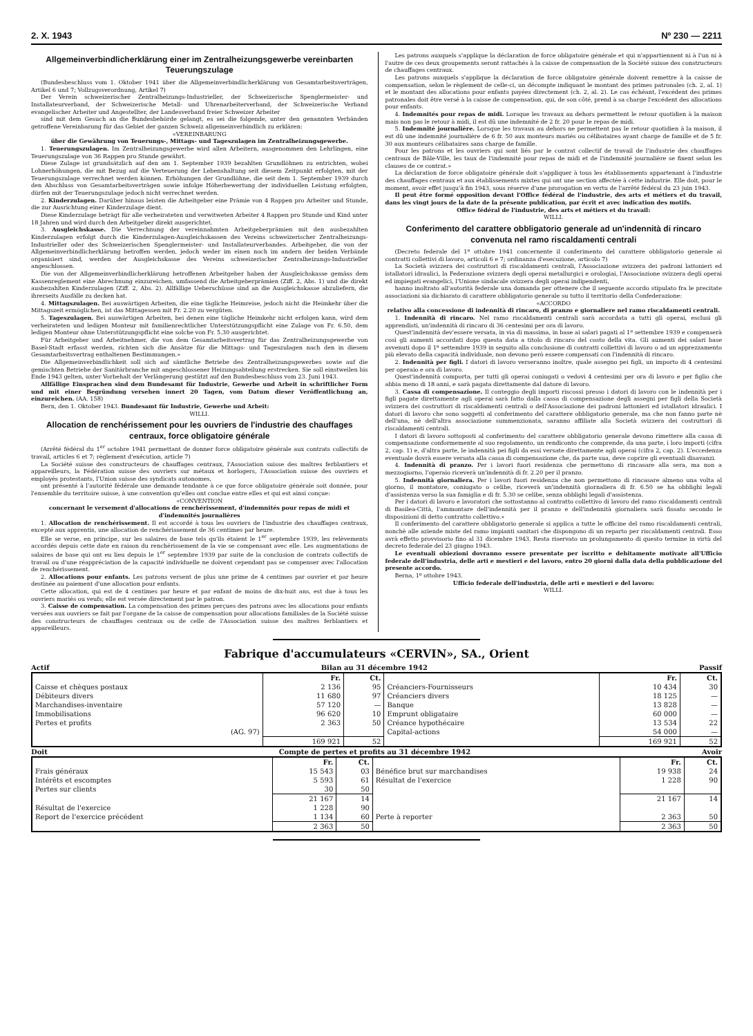2. X. 1943 Nº 230 — 2211
Allgemeinverbindlicherklärung einer im Zentralheizungsgewerbe vereinbarten Teuerungszulage
(Bundesbeschluss vom 1. Oktober 1941 über die Allgemeinverbindlicherklärung von Gesamtarbeitsverträgen, Artikel 6 und 7; Vollzugsverordnung, Artikel 7)
Der Verein schweizerischer Zentralheizungs-Industrieller, der Schweizerische Spenglermeister- und Installateurverband, der Schweizerische Metall- und Uhrenarbeiterverband, der Schweizerische Verband evangelischer Arbeiter und Angestellter, der Landesverband freier Schweizer Arbeiter
sind mit dem Gesuch an die Bundesbehörde gelangt, es sei die folgende, unter den genannten Verbänden getroffene Vereinbarung für das Gebiet der ganzen Schweiz allgemeinverbindlich zu erklären:
«VEREINBARUNG
über die Gewährung von Teuerungs-, Mittags- und Tageszulagen im Zentralheizungsgewerbe.
1. Teuerungszulagen. Im Zentralheizungsgewerbe wird allen Arbeitern, ausgenommen den Lehrlingen, eine Teuerungszulage von 36 Rappen pro Stunde gewährt.
Diese Zulage ist grundsätzlich auf den am 1. September 1939 bezahlten Grundlöhnen zu entrichten, wobei Lohnerhöhungen, die mit Bezug auf die Verteuerung der Lebenshaltung seit diesem Zeitpunkt erfolgten, mit der Teuerungszulage verrechnet werden können. Erhöhungen der Grundlöhne, die seit dem 1. September 1939 durch den Abschluss von Gesamtarbeitsverträgen sowie infolge Höherbewertung der individuellen Leistung erfolgten, dürfen mit der Teuerungszulage jedoch nicht verrechnet werden.
2. Kinderzulagen. Darüber hinaus leisten die Arbeitgeber eine Prämie von 4 Rappen pro Arbeiter und Stunde, die zur Ausrichtung einer Kinderzulage dient.
Diese Kinderzulage beträgt für alle verheirateten und verwitweten Arbeiter 4 Rappen pro Stunde und Kind unter 18 Jahren und wird durch den Arbeitgeber direkt ausgerichtet.
3. Ausgleichskasse. Die Verrechnung der vereinnahmten Arbeitgeberprämien mit den ausbezahlten Kinderzulagen erfolgt durch die Kinderzulagen-Ausgleichskassen des Vereins schweizerischer Zentralheizungs-Industrieller oder des Schweizerischen Spenglermeister- und Installateurverbandes. Arbeitgeber, die von der Allgemeinverbindlicherklärung betroffen werden, jedoch weder im einen noch im andern der beiden Verbände organisiert sind, werden der Ausgleichskasse des Vereins schweizerischer Zentralheizungs-Industrieller angeschlossen.
Die von der Allgemeinverbindlicherklärung betroffenen Arbeitgeber haben der Ausgleichskasse gemäss dem Kassenreglement eine Abrechnung einzureichen, umfassend die Arbeitgeberprämien (Ziff. 2, Abs. 1) und die direkt ausbezahlten Kinderzulagen (Ziff. 2, Abs. 2). Allfällige Ueberschüsse sind an die Ausgleichskasse abzuliefern, die ihrerseits Ausfälle zu decken hat.
4. Mittagszulagen. Bei auswärtigen Arbeiten, die eine tägliche Heimreise, jedoch nicht die Heimkehr über die Mittagszeit ermöglichen, ist das Mittagessen mit Fr. 2.20 zu vergüten.
5. Tageszulagen. Bei auswärtigen Arbeiten, bei denen eine tägliche Heimkehr nicht erfolgen kann, wird dem verheirateten und ledigen Monteur mit familienrechtlicher Unterstützungspflicht eine Zulage von Fr. 6.50, dem ledigen Monteur ohne Unterstützungspflicht eine solche von Fr. 5.30 ausgerichtet.
Für Arbeitgeber und Arbeitnehmer, die von dem Gesamtarbeitsvertrag für das Zentralheizungsgewerbe von Basel-Stadt erfasst werden, richten sich die Ansätze für die Mittags- und Tageszulagen nach den in diesem Gesamtarbeitsvertrag enthaltenen Bestimmungen.»
Die Allgemeinverbindlichkeit soll sich auf sämtliche Betriebe des Zentralheizungsgewerbes sowie auf die gemischten Betriebe der Sanitärbranche mit angeschlossener Heizungsabteilung erstrecken. Sie soll einstweilen bis Ende 1943 gelten, unter Vorbehalt der Verlängerung gestützt auf den Bundesbeschluss vom 23. Juni 1943.
Allfällige Einsprachen sind dem Bundesamt für Industrie, Gewerbe und Arbeit in schriftlicher Form und mit einer Begründung versehen innert 20 Tagen, vom Datum dieser Veröffentlichung an, einzureichen. (AA. 158)
Bern, den 1. Oktober 1943. Bundesamt für Industrie, Gewerbe und Arbeit:
WILLI.
Allocation de renchérissement pour les ouvriers de l'industrie des chauffages centraux, force obligatoire générale
(Arrêté fédéral du 1<sup>er</sup> octobre 1941 permettant de donner force obligatoire générale aux contrats collectifs de travail, articles 6 et 7; règlement d'exécution, article 7)
La Société suisse des constructeurs de chauffages centraux, l'Association suisse des maîtres ferblantiers et appareilleurs, la Fédération suisse des ouvriers sur métaux et horlogers, l'Association suisse des ouvriers et employés protestants, l'Union suisse des syndicats autonomes,
ont présenté à l'autorité fédérale une demande tendante à ce que force obligatoire générale soit donnée, pour l'ensemble du territoire suisse, à une convention qu'elles ont conclue entre elles et qui est ainsi conçue:
«CONVENTION
concernant le versement d'allocations de renchérissement, d'indemnités pour repas de midi et d'indemnités journalières
1. Allocation de renchérissement. Il est accordé à tous les ouvriers de l'industrie des chauffages centraux, excepté aux apprentis, une allocation de renchérissement de 36 centimes par heure.
Elle se verse, en principe, sur les salaires de base tels qu'ils étaient le 1<sup>er</sup> septembre 1939, les relèvements accordés depuis cette date en raison du renchérissement de la vie se compensant avec elle. Les augmentations de salaires de base qui ont eu lieu depuis le 1<sup>er</sup> septembre 1939 par suite de la conclusion de contrats collectifs de travail ou d'une réappréciation de la capacité individuelle ne doivent cependant pas se compenser avec l'allocation de renchérissement.
2. Allocations pour enfants. Les patrons versent de plus une prime de 4 centimes par ouvrier et par heure destinée au paiement d'une allocation pour enfants.
Cette allocation, qui est de 4 centimes par heure et par enfant de moins de dix-huit ans, est due à tous les ouvriers mariés ou veufs; elle est versée directement par le patron.
3. Caisse de compensation. La compensation des primes perçues des patrons avec les allocations pour enfants versées aux ouvriers se fait par l'organe de la caisse de compensation pour allocations familiales de la Société suisse des constructeurs de chauffages centraux ou de celle de l'Association suisse des maîtres ferblantiers et appareilleurs.
Les patrons auxquels s'applique la déclaration de force obligatoire générale et qui n'appartiennent ni à l'un ni à l'autre de ces deux groupements seront rattachés à la caisse de compensation de la Société suisse des constructeurs de chauffages centraux.
Les patrons auxquels s'applique la déclaration de force obligatoire générale doivent remettre à la caisse de compensation, selon le règlement de celle-ci, un décompte indiquant le montant des primes patronales (ch. 2, al. 1) et le montant des allocations pour enfants payées directement (ch. 2, al. 2). Le cas échéant, l'excédent des primes patronales doit être versé à la caisse de compensation, qui, de son côté, prend à sa charge l'excédent des allocations pour enfants.
4. Indemnités pour repas de midi. Lorsque les travaux au dehors permettent le retour quotidien à la maison mais non pas le retour à midi, il est dû une indemnité de 2 fr. 20 pour le repas de midi.
5. Indemnité journalière. Lorsque les travaux au dehors ne permettent pas le retour quotidien à la maison, il est dû une indemnité journalière de 6 fr. 50 aux monteurs mariés ou célibataires ayant charge de famille et de 5 fr. 30 aux monteurs célibataires sans charge de famille.
Pour les patrons et les ouvriers qui sont liés par le contrat collectif de travail de l'industrie des chauffages centraux de Bâle-Ville, les taux de l'indemnité pour repas de midi et de l'indemnité journalière se fixent selon les clauses de ce contrat.»
La déclaration de force obligatoire générale doit s'appliquer à tous les établissements appartenant à l'industrie des chauffages centraux et aux établissements mixtes qui ont une section affectée à cette industrie. Elle doit, pour le moment, avoir effet jusqu'à fin 1943, sous réserve d'une prorogation en vertu de l'arrêté fédéral du 23 juin 1943.
Il peut être formé opposition devant l'Office fédéral de l'industrie, des arts et métiers et du travail, dans les vingt jours de la date de la présente publication, par écrit et avec indication des motifs.
Office fédéral de l'industrie, des arts et métiers et du travail:
WILLI.
Conferimento del carattere obbligatorio generale ad un'indennità di rincaro convenuta nel ramo riscaldamenti centrali
(Decreto federale del 1º ottobre 1941 concernente il conferimento del carattere obbligatorio generale ai contratti collettivi di lavoro, articoli 6 e 7; ordinanza d'esecuzione, articolo 7)
La Società svizzera dei costruttori di riscaldamenti centrali, l'Associazione svizzera dei padroni lattonieri ed istallatori idraulici, la Federazione svizzera degli operai metallurgici e orologiai, l'Associazione svizzera degli operai ed impiegati evangelici, l'Unione sindacale svizzera degli operai indipendenti,
hanno inoltrato all'autorità federale una domanda per ottenere che il seguente accordo stipulato fra le precitate associazioni sia dichiarato di carattere obbligatorio generale su tutto il territorio della Confederazione:
«ACCORDO
relativo alla concessione di indennità di rincaro, di pranzo e giornaliere nel ramo riscaldamenti centrali.
1. Indennità di rincaro. Nel ramo riscaldamenti centrali sarà accordata a tutti gli operai, esclusi gli apprendisti, un'indennità di rincaro di 36 centesimi per ora di lavoro.
Quest'indennità dev'essere versata, in via di massima, in base ai salari pagati al 1º settembre 1939 e compenserà così gli aumenti accordati dopo questa data a titolo di rincaro del costo della vita. Gli aumenti dei salari base avvenuti dopo il 1º settembre 1939 in seguito alla conclusione di contratti collettivi di lavoro o ad un apprezzamento più elevato della capacità individuale, non devono però essere compensati con l'indennità di rincaro.
2. Indennità per figli. I datori di lavoro verseranno inoltre, quale assegno pei figli, un importo di 4 centesimi per operaio e ora di lavoro.
Quest'indennità comporta, per tutti gli operai coniugati o vedovi 4 centesimi per ora di lavoro e per figlio che abbia meno di 18 anni, e sarà pagata direttamente dal datore di lavoro.
3. Cassa di compensazione. Il conteggio degli importi riscossi presso i datori di lavoro con le indennità per i figli pagate direttamente agli operai sarà fatto dalla cassa di compensazione degli assegni per figli della Società svizzera dei costruttori di riscaldamenti centrali o dell'Associazione dei padroni lattonieri ed istallatori idraulici. I datori di lavoro che sono soggetti al conferimento del carattere obbligatorio generale, ma che non fanno parte nè dell'una, nè dell'altra associazione summenzionata, saranno affiliate alla Società svizzera dei costruttori di riscaldamenti centrali.
I datori di lavoro sottoposti al conferimento del carattere obbligatorio generale devono rimettere alla cassa di compensazione conformemente al suo regolamento, un rendiconto che comprende, da una parte, i loro importi (cifra 2, cap. 1) e, d'altra parte, le indennità pei figli da essi versate direttamente agli operai (cifra 2, cap. 2). L'eccedenza eventuale dovrà essere versata alla cassa di compensazione che, da parte sua, deve coprire gli eventuali disavanzi.
4. Indennità di pranzo. Per i lavori fuori residenza che permettono di rincasare alla sera, ma non a mezzogiorno, l'operaio riceverà un'indennità di fr. 2.20 per il pranzo.
5. Indennità giornaliera. Per i lavori fuori residenza che non permettono di rincasare almeno una volta al giorno, il montatore, coniugato o celibe, riceverà un'indennità giornaliera di fr. 6.50 se ha obblighi legali d'assistenza verso la sua famiglia e di fr. 5.30 se celibe, senza obblighi legali d'assistenza.
Per i datori di lavoro e lavoratori che sottostanno al contratto collettivo di lavoro del ramo riscaldamenti centrali di Basilea-Città, l'ammontare dell'indennità per il pranzo e dell'indennità giornaliera sarà fissato secondo le disposizioni di detto contratto collettivo.»
Il conferimento del carattere obbligatorio generale si applica a tutte le officine del ramo riscaldamenti centrali, nonchè alle aziende miste del ramo impianti sanitari che dispongono di un reparto per riscaldamenti centrali. Esso avrà effetto provvisorio fino al 31 dicembre 1943. Resta riservato un prolungamento di questo termine in virtù del decreto federale del 23 giugno 1943.
Le eventuali obiezioni dovranno essere presentate per iscritto e debitamente motivate all'Ufficio federale dell'industria, delle arti e mestieri e del lavoro, entro 20 giorni dalla data della pubblicazione del presente accordo.
Berna, 1º ottobre 1943.
Ufficio federale dell'industria, delle arti e mestieri e del lavoro:
WILLI.
Fabrique d'accumulateurs «CERVIN», SA., Orient
Actif Bilan au 31 décembre 1942 Passif
| | Fr. | Ct. | | Fr. | Ct. |
| --- | --- | --- | --- | --- | --- |
| Caisse et chèques postaux | 2 136 | 95 | Créanciers-Fournisseurs | 10 434 | 30 |
| Débiteurs divers | 11 680 | 97 | Créanciers divers | 18 125 | — |
| Marchandises-inventaire | 57 120 | — | Banque | 13 828 | — |
| Immobilisations | 96 620 | 10 | Emprunt obligataire | 60 000 | — |
| Pertes et profits | 2 363 | 50 | Créance hypothécaire | 13 534 | 22 |
| (AG. 97) | | | Capital-actions | 54 000 | — |
| | 169 921 | 52 | | 169 921 | 52 |
Doit Compte de pertes et profits au 31 décembre 1942 Avoir
| | Fr. | Ct. | | Fr. | Ct. |
| --- | --- | --- | --- | --- | --- |
| Frais généraux | 15 543 | 03 | Bénéfice brut sur marchandises | 19 938 | 24 |
| Intérêts et escomptes | 5 593 | 61 | Résultat de l'exercice | 1 228 | 90 |
| Pertes sur clients | 30 | 50 | | | |
| | 21 167 | 14 | | 21 167 | 14 |
| Résultat de l'exercice | 1 228 | 90 | | | |
| Report de l'exercice précédent | 1 134 | 60 | Perte à reporter | 2 363 | 50 |
| | 2 363 | 50 | | 2 363 | 50 |